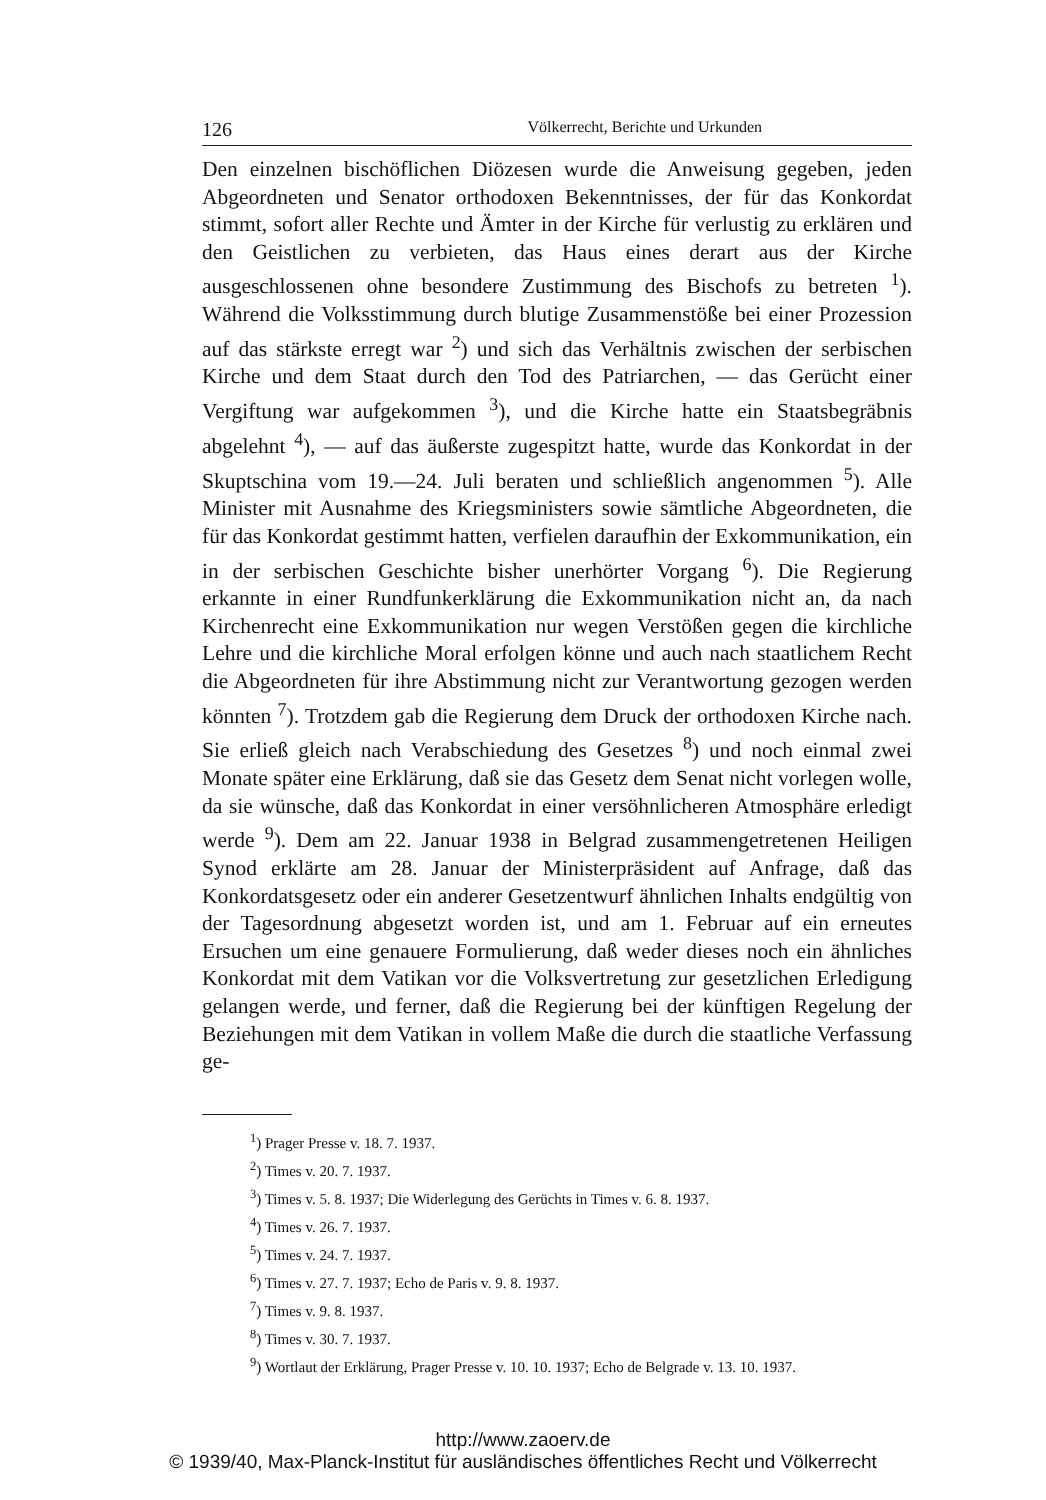126 Völkerrecht, Berichte und Urkunden
Den einzelnen bischöflichen Diözesen wurde die Anweisung gegeben, jeden Abgeordneten und Senator orthodoxen Bekenntnisses, der für das Konkordat stimmt, sofort aller Rechte und Ämter in der Kirche für verlustig zu erklären und den Geistlichen zu verbieten, das Haus eines derart aus der Kirche ausgeschlossenen ohne besondere Zustimmung des Bischofs zu betreten <sup>1</sup>). Während die Volksstimmung durch blutige Zusammenstöße bei einer Prozession auf das stärkste erregt war <sup>2</sup>) und sich das Verhältnis zwischen der serbischen Kirche und dem Staat durch den Tod des Patriarchen, — das Gerücht einer Vergiftung war aufgekommen <sup>3</sup>), und die Kirche hatte ein Staatsbegräbnis abgelehnt <sup>4</sup>), — auf das äußerste zugespitzt hatte, wurde das Konkordat in der Skuptschina vom 19.—24. Juli beraten und schließlich angenommen <sup>5</sup>). Alle Minister mit Ausnahme des Kriegsministers sowie sämtliche Abgeordneten, die für das Konkordat gestimmt hatten, verfielen daraufhin der Exkommunikation, ein in der serbischen Geschichte bisher unerhörter Vorgang <sup>6</sup>). Die Regierung erkannte in einer Rundfunkerklärung die Exkommunikation nicht an, da nach Kirchenrecht eine Exkommunikation nur wegen Verstößen gegen die kirchliche Lehre und die kirchliche Moral erfolgen könne und auch nach staatlichem Recht die Abgeordneten für ihre Abstimmung nicht zur Verantwortung gezogen werden könnten <sup>7</sup>). Trotzdem gab die Regierung dem Druck der orthodoxen Kirche nach. Sie erließ gleich nach Verabschiedung des Gesetzes <sup>8</sup>) und noch einmal zwei Monate später eine Erklärung, daß sie das Gesetz dem Senat nicht vorlegen wolle, da sie wünsche, daß das Konkordat in einer versöhnlicheren Atmosphäre erledigt werde <sup>9</sup>). Dem am 22. Januar 1938 in Belgrad zusammengetretenen Heiligen Synod erklärte am 28. Januar der Ministerpräsident auf Anfrage, daß das Konkordatsgesetz oder ein anderer Gesetzentwurf ähnlichen Inhalts endgültig von der Tagesordnung abgesetzt worden ist, und am 1. Februar auf ein erneutes Ersuchen um eine genauere Formulierung, daß weder dieses noch ein ähnliches Konkordat mit dem Vatikan vor die Volksvertretung zur gesetzlichen Erledigung gelangen werde, und ferner, daß die Regierung bei der künftigen Regelung der Beziehungen mit dem Vatikan in vollem Maße die durch die staatliche Verfassung ge-
<sup>1</sup>) Prager Presse v. 18. 7. 1937.
<sup>2</sup>) Times v. 20. 7. 1937.
<sup>3</sup>) Times v. 5. 8. 1937; Die Widerlegung des Gerüchts in Times v. 6. 8. 1937.
<sup>4</sup>) Times v. 26. 7. 1937.
<sup>5</sup>) Times v. 24. 7. 1937.
<sup>6</sup>) Times v. 27. 7. 1937; Echo de Paris v. 9. 8. 1937.
<sup>7</sup>) Times v. 9. 8. 1937.
<sup>8</sup>) Times v. 30. 7. 1937.
<sup>9</sup>) Wortlaut der Erklärung, Prager Presse v. 10. 10. 1937; Echo de Belgrade v. 13. 10. 1937.
http://www.zaoerv.de
© 1939/40, Max-Planck-Institut für ausländisches öffentliches Recht und Völkerrecht